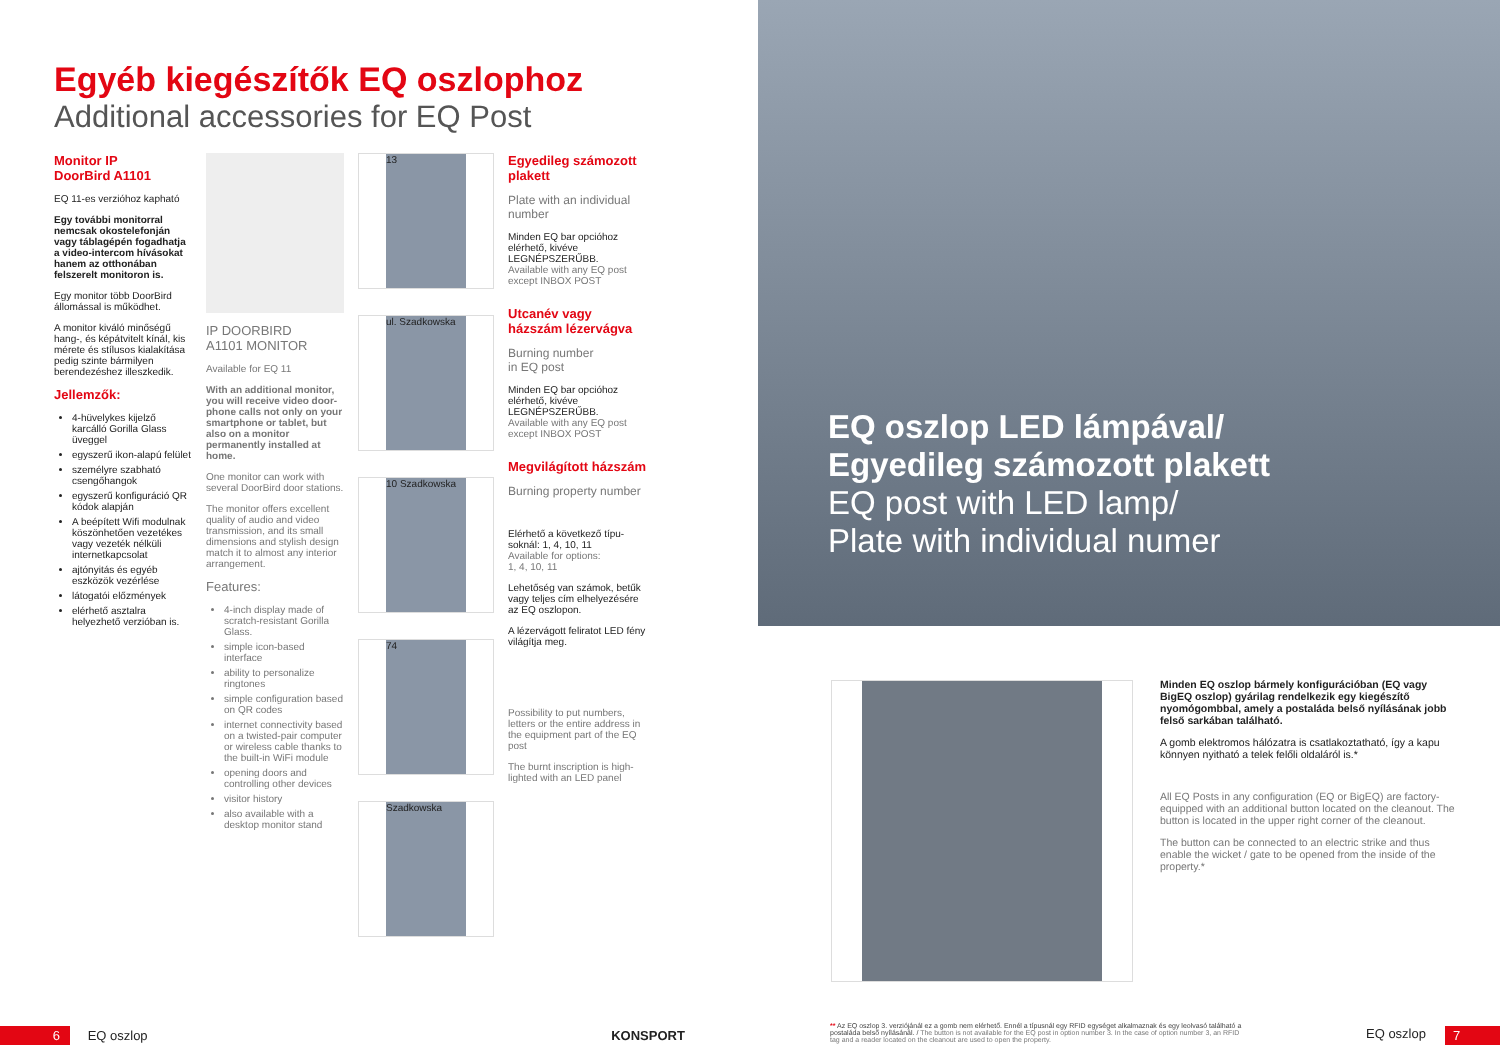Egyéb kiegészítők EQ oszlophoz
Additional accessories for EQ Post
Monitor IP
DoorBird A1101
EQ 11-es verzióhoz kapható
Egy további monitorral nemcsak okostelefonján vagy táblagépén fogadhatja a video-intercom hívásokat hanem az otthonában felszerelt monitoron is.
Egy monitor több DoorBird állomással is működhet.
A monitor kiváló minőségű hang-, és képátvitelt kínál, kis mérete és stílusos kialakítása pedig szinte bármilyen berendezéshez illeszkedik.
Jellemzők:
4-hüvelykes kijelző karcálló Gorilla Glass üveggel
egyszerű ikon-alapú felület
személyre szabható csengőhangok
egyszerű konfiguráció QR kódok alapján
A beépített Wifi modulnak köszönhetően vezetékes vagy vezeték nélküli internetkapcsolat
ajtónyitás és egyéb eszközök vezérlése
látogatói előzmények
elérhető asztalra helyezhető verzióban is.
IP DOORBIRD
A1101 MONITOR
Available for EQ 11
With an additional monitor, you will receive video door-phone calls not only on your smartphone or tablet, but also on a monitor permanently installed at home.
One monitor can work with several DoorBird door stations.
The monitor offers excellent quality of audio and video transmission, and its small dimensions and stylish design match it to almost any interior arrangement.
Features:
4-inch display made of scratch-resistant Gorilla Glass.
simple icon-based interface
ability to personalize ringtones
simple configuration based on QR codes
internet connectivity based on a twisted-pair computer or wireless cable thanks to the built-in WiFi module
opening doors and controlling other devices
visitor history
also available with a desktop monitor stand
13
ul. Szadkowska
10 Szadkowska
74
Szadkowska
Egyedileg számozott plakett
Plate with an individual number
Minden EQ bar opcióhoz elérhető, kivéve LEGNÉPSZERŰBB.
Available with any EQ post except INBOX POST
Utcanév vagy házszám lézervágva
Burning number
in EQ post
Minden EQ bar opcióhoz elérhető, kivéve LEGNÉPSZERŰBB.
Available with any EQ post except INBOX POST
Megvilágított házszám
Burning property number
Elérhető a következő típu-soknál: 1, 4, 10, 11
Available for options:
1, 4, 10, 11
Lehetőség van számok, betűk vagy teljes cím elhelyezésére az EQ oszlopon.
A lézervágott feliratot LED fény világítja meg.
Possibility to put numbers, letters or the entire address in the equipment part of the EQ post
The burnt inscription is high-lighted with an LED panel
EQ oszlop LED lámpával/
Egyedileg számozott plakett
EQ post with LED lamp/
Plate with individual numer
Minden EQ oszlop bármely konfigurációban (EQ vagy BigEQ oszlop) gyárilag rendelkezik egy kiegészítő nyomógombbal, amely a postaláda belső nyílásának jobb felső sarkában található.
A gomb elektromos hálózatra is csatlakoztatható, így a kapu könnyen nyitható a telek felőli oldaláról is.*
All EQ Posts in any configuration (EQ or BigEQ) are factory-equipped with an additional button located on the cleanout. The button is located in the upper right corner of the cleanout.
The button can be connected to an electric strike and thus enable the wicket / gate to be opened from the inside of the property.*
6 EQ oszlop KONSPORT ** Az EQ oszlop 3. verziójánál ez a gomb nem elérhető. Ennél a típusnál egy RFID egységet alkalmaznak és egy leolvasó található a postaláda belső nyílásánál. / The button is not available for the EQ post in option number 3. In the case of option number 3, an RFID tag and a reader located on the cleanout are used to open the property. EQ oszlop 7